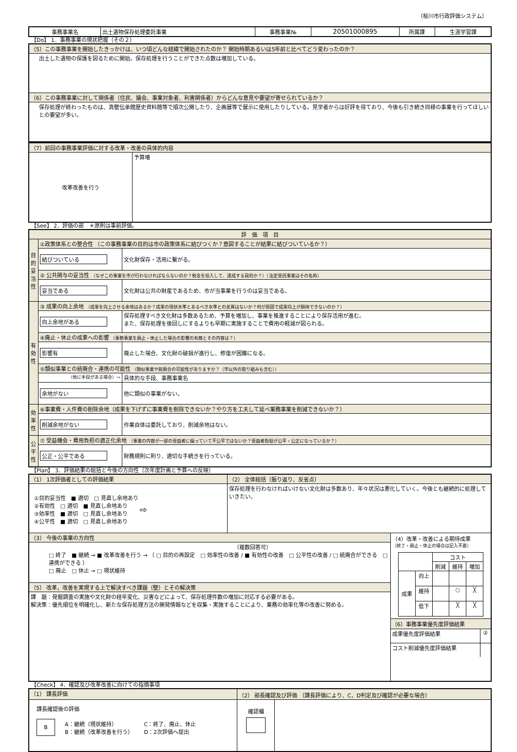（桜川市行政評価システム）
| 事務事業名 | 出土遺物保存処理委託事業 | 事務事業№ | 20501000895 | 所属課 | 生涯学習課 |
【Do】 1．事務事業の現状把握（その２）
| （5）この事務事業を開始したきっかけは、いつ頃どんな経緯で開始されたのか？ 開始時期あるいは5年前と比べてどう変わったのか？ |
| 出土した遺物の保護を図るために開始。保存処理を行うことができた点数は増加している。 |
| （6）この事務事業に対して関係者（住民、議会、事業対象者、利害関係者）からどんな意見や要望が寄せられているか？ |
| 保存処理が終わったものは、真壁伝承館歴史資料館等で順次公開したり、企画展等で展示に使用したりしている。見学者からは好評を得ており、今後も引き続き同様の事業を行ってほしいとの要望が多い。 |
| （7）前回の事務事業評価に対する改革・改善の具体的内容 | |
| 改革改善を行う | 予算増 |
【See】 2．評価の部　＊原則は事前評価。
| 評 価 項 目 | | |
| 目的妥当性 | ①政策体系との整合性 （この事務事業の目的は市の政策体系に結びつくか？意図することが結果に結びついているか？） | |
| | 結びついている | 文化財保存・活用に繋がる。 |
| | ② 公共関与の妥当性 （なぜこの事業を市が行わなければならないのか？税金を投入して、達成する目的か？）（法定受託事業はその名称） | |
| | 妥当である | 文化財は公共の財産であるため、市が当事業を行うのは妥当である。 |
| 有効性 | ③ 成果の向上余地 （成果を向上させる余地はあるか？成果の現状水準とあるべき水準との差異はないか？何が原因で成果向上が期待できないのか？） | |
| | 向上余地がある | 保存処理すべき文化財は多数あるため、予算を増加し、事業を推進することにより保存活用が進む。 また、保存処理を後回しにするよりも早期に実施することで費用の軽減が図られる。 |
| | ④廃止・休止の成果への影響 （事務事業を廃止・休止した場合の影響の有無とその内容は？） | |
| | 影響有 | 廃止した場合、文化財の破損が進行し、修復が困難になる。 |
| | ⑤類似事業との統廃合・連携の可能性 （類似事業や統廃合の可能性がありますか？（市以外の取り組みも含む）） | |
| | （他に手段がある場合）⇨ | 具体的な手段、事務事業名 |
| | 余地がない | 他に類似の事業がない。 |
| 効率性 | ⑥事業費・人件費の削除余地（成果を下げずに事業費を削除できないか？やり方を工夫して延べ業務事業を削減できないか？） | |
| | 削減余地がない | 作業自体は委託しており、削減余地はない。 |
| 公平性 | ⑦ 受益機会・費用負担の適正化余地 （事業の内容が一部の受益者に偏っていて不公平ではないか？受益者負担が公平・公正になっているか？） | |
| | 公正・公平である | 財務規則に則り、適切な手続きを行っている。 |
【Plan】 3．評価結果の総括と今後の方向性（次年度計画と予算への反映）
| （1） 1次評価者としての評価結果 | （2） 全体総括（振り返り、反省点） | |
| / ①目的妥当性 ■ 適切 □ 見直し余地あり ②有効性 □ 適切 ■ 見直し余地あり ③効率性 ■ 適切 □ 見直し余地あり ④公平性 ■ 適切 □ 見直し余地あり / ⇨ / | 保存処理を行わなければいけない文化財は多数あり、年々状況は悪化していく。今後とも継続的に処理していきたい。 | |
| （3） 今後の事業の方向性 | | （4）改革・改善による期待成果 （終了・廃止・休止の場合は記入不要） / / / コスト / / / / / / 削減 / 維持 / 増加 / / 成果 / 向上 / / / / / / 維持 / / ○ / ╳ / / / 低下 / / ╳ / ╳ / （6）事務事業優先度評価結果 / 成果優先度評価結果 / ② / / コスト削減優先度評価結果 / / |
| （複数回答可） □ 終了 ■ 継続 → ■ 改革改善を行う → （ □ 目的の再設定 □ 効率性の改善 / ■ 有効性の改善 □ 公平性の改善 / □ 統廃合ができる □ 連携ができる ） □ 廃止 □ 休止 → □ 現状維持 | | |
| （5） 改革，改善を実現する上で解決すべき課題（壁）とその解決策 | | |
| 課 題：発掘調査の実施や文化財の経年変化、災害などによって、保存処理件数の増加に対応する必要がある。 解決策：優先順位を明確化し、新たな保存処理方法の開発情報などを収集・実施することにより、業務の効率化等の改善に努める。 | | |
【Check】 4．確認及び改革改善に向けての指摘事項
| （1） 課長評価 | （2） 部長確認及び評価 （課長評価により、C、D判定及び確認が必要な場合） | |
| 課長確認後の評価 / B / A：継続（現状維持） B：継続（改革改善を行う） / C：終了、廃止、休止 D：2次評価へ提出 / | 確認欄 | |